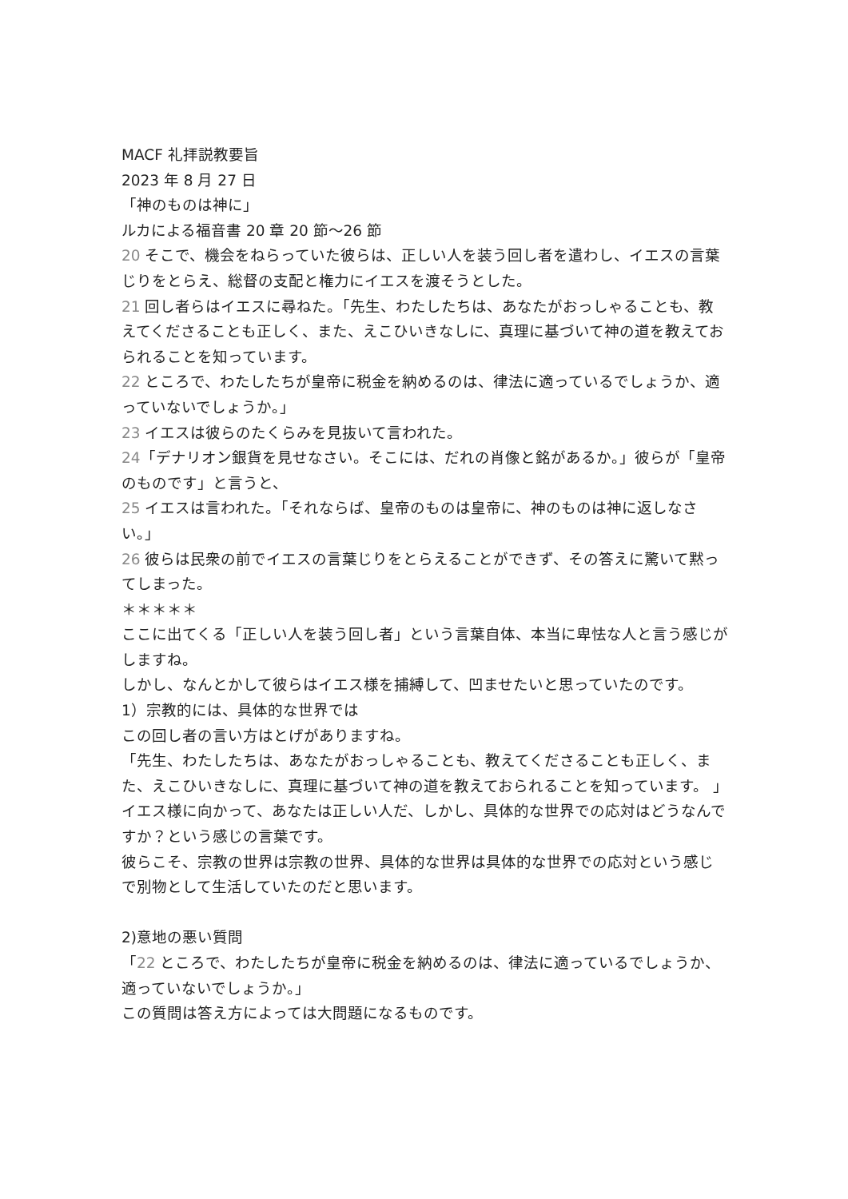MACF 礼拝説教要旨
2023 年 8 月 27 日
「神のものは神に」
ルカによる福音書 20 章 20 節〜26 節
20 そこで、機会をねらっていた彼らは、正しい人を装う回し者を遣わし、イエスの言葉じりをとらえ、総督の支配と権力にイエスを渡そうとした。
21 回し者らはイエスに尋ねた。「先生、わたしたちは、あなたがおっしゃることも、教えてくださることも正しく、また、えこひいきなしに、真理に基づいて神の道を教えておられることを知っています。
22 ところで、わたしたちが皇帝に税金を納めるのは、律法に適っているでしょうか、適っていないでしょうか。」
23 イエスは彼らのたくらみを見抜いて言われた。
24「デナリオン銀貨を見せなさい。そこには、だれの肖像と銘があるか。」彼らが「皇帝のものです」と言うと、
25 イエスは言われた。「それならば、皇帝のものは皇帝に、神のものは神に返しなさい。」
26 彼らは民衆の前でイエスの言葉じりをとらえることができず、その答えに驚いて黙ってしまった。
＊＊＊＊＊
ここに出てくる「正しい人を装う回し者」という言葉自体、本当に卑怯な人と言う感じがしますね。
しかし、なんとかして彼らはイエス様を捕縛して、凹ませたいと思っていたのです。
1）宗教的には、具体的な世界では
この回し者の言い方はとげがありますね。
「先生、わたしたちは、あなたがおっしゃることも、教えてくださることも正しく、また、えこひいきなしに、真理に基づいて神の道を教えておられることを知っています。 」
イエス様に向かって、あなたは正しい人だ、しかし、具体的な世界での応対はどうなんですか？という感じの言葉です。
彼らこそ、宗教の世界は宗教の世界、具体的な世界は具体的な世界での応対という感じで別物として生活していたのだと思います。
2)意地の悪い質問
「22 ところで、わたしたちが皇帝に税金を納めるのは、律法に適っているでしょうか、適っていないでしょうか。」
この質問は答え方によっては大問題になるものです。